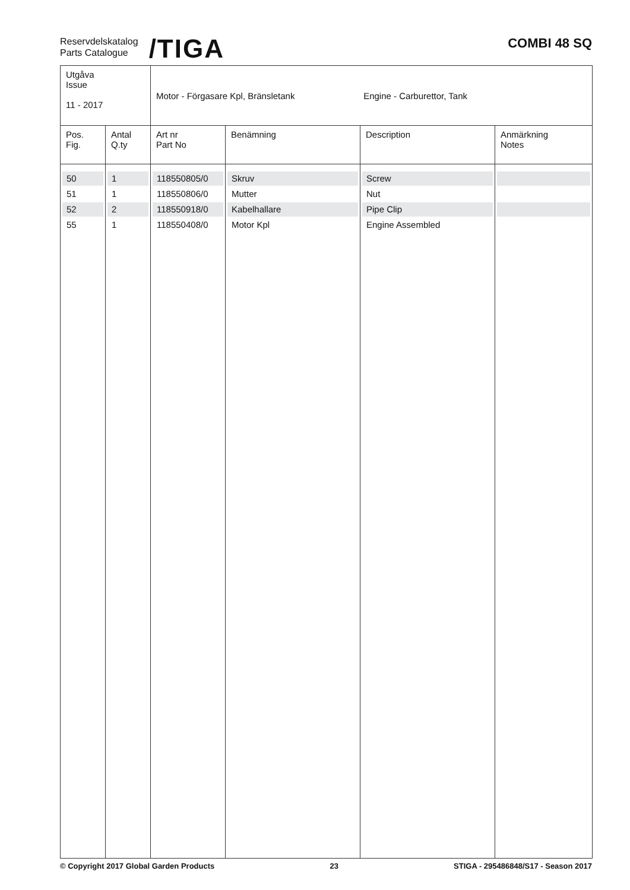Reservdelskatalog
Parts Catalogue
/TIGA
COMBI 48 SQ
| Utgåva Issue 11 - 2017 | | Motor - Förgasare Kpl, Bränsletank Engine - Carburettor, Tank | | | |
| Pos. Fig. | Antal Q.ty | Art nr Part No | Benämning | Description | Anmärkning Notes |
| 50 51 52 55 | 1 1 2 1 | 118550805/0 118550806/0 118550918/0 118550408/0 | Skruv Mutter Kabelhallare Motor Kpl | Screw Nut Pipe Clip Engine Assembled | |
© Copyright 2017 Global Garden Products 23 STIGA - 295486848/S17 - Season 2017